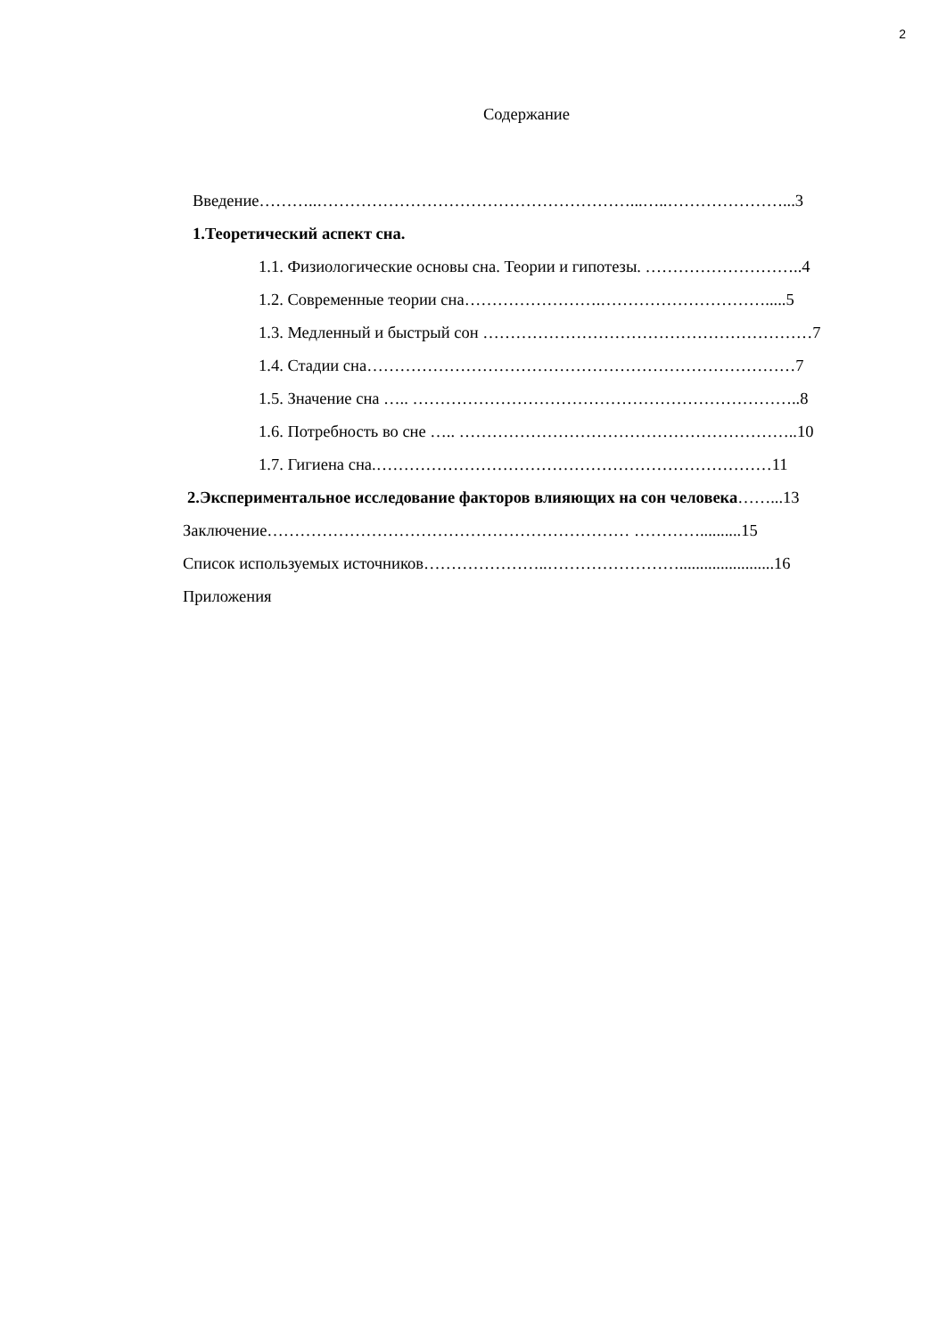2
Содержание
Введение………..…………………………………………………...…..…………………...3
1.Теоретический аспект сна.
1.1. Физиологические основы сна. Теории и гипотезы. ………………………..4
1.2. Современные теории сна…………………….………………………….....5
1.3. Медленный и быстрый сон ……………………………………………………7
1.4. Стадии сна……………………………………………………………………7
1.5. Значение сна ….. ……………………………………………………………..8
1.6. Потребность во сне ….. ……………………………………………………..10
1.7. Гигиена сна.………………………………………………………………11
2.Экспериментальное исследование факторов влияющих на сон человека……...13
Заключение………………………………………………………… …………..........15
Список используемых источников…………………..…………………….......................16
Приложения